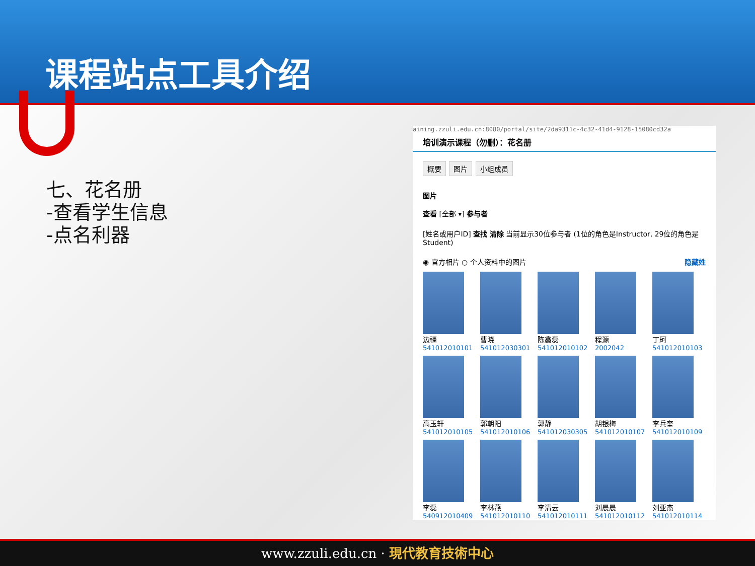课程站点工具介绍
七、花名册
-查看学生信息
-点名利器
aining.zzuli.edu.cn:8080/portal/site/2da9311c-4c32-41d4-9128-15080cd32a
培训演示课程（勿删）：花名册
概要 图片 小组成员
图片
查看 [全部 ▾] 参与者
[姓名或用户ID] 查找 清除 当前显示30位参与者 (1位的角色是Instructor, 29位的角色是Student)
◉ 官方相片 ○ 个人资料中的图片 隐藏姓
边疆
541012010101
曹晓
541012030301
陈鑫磊
541012010102
程源
2002042
丁珂
541012010103
高玉轩
541012010105
郭朝阳
541012010106
郭静
541012030305
胡银梅
541012010107
李兵奎
541012010109
李磊
540912010409
李林燕
541012010110
李清云
541012010111
刘晨晨
541012010112
刘亚杰
541012010114
www.zzuli.edu.cn · 現代教育技術中心